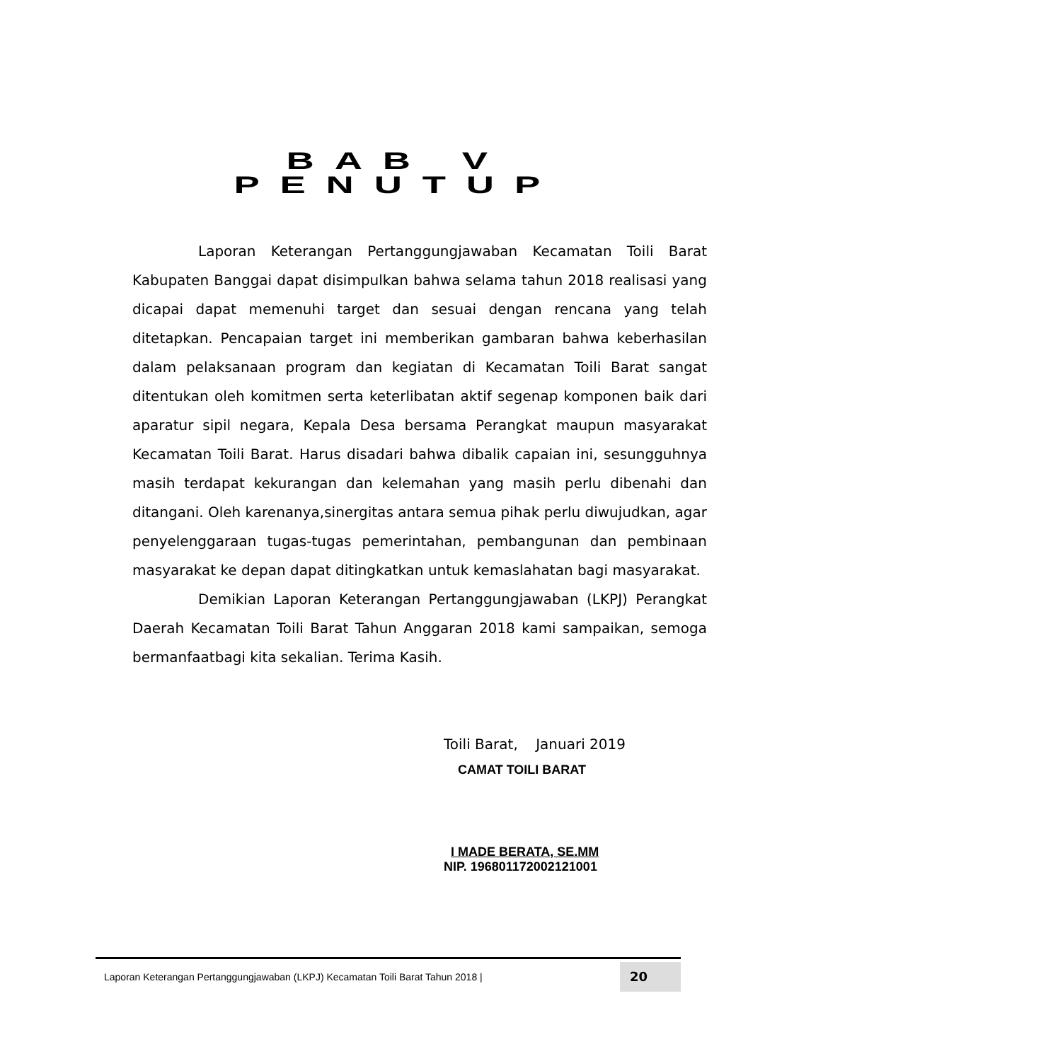BAB V
PENUTUP
Laporan Keterangan Pertanggungjawaban Kecamatan Toili Barat Kabupaten Banggai dapat disimpulkan bahwa selama tahun 2018 realisasi yang dicapai dapat memenuhi target dan sesuai dengan rencana yang telah ditetapkan. Pencapaian target ini memberikan gambaran bahwa keberhasilan dalam pelaksanaan program dan kegiatan di Kecamatan Toili Barat sangat ditentukan oleh komitmen serta keterlibatan aktif segenap komponen baik dari aparatur sipil negara, Kepala Desa bersama Perangkat maupun masyarakat Kecamatan Toili Barat. Harus disadari bahwa dibalik capaian ini, sesungguhnya masih terdapat kekurangan dan kelemahan yang masih perlu dibenahi dan ditangani. Oleh karenanya,sinergitas antara semua pihak perlu diwujudkan, agar penyelenggaraan tugas-tugas pemerintahan, pembangunan dan pembinaan masyarakat ke depan dapat ditingkatkan untuk kemaslahatan bagi masyarakat.
Demikian Laporan Keterangan Pertanggungjawaban (LKPJ) Perangkat Daerah Kecamatan Toili Barat Tahun Anggaran 2018 kami sampaikan, semoga bermanfaatbagi kita sekalian. Terima Kasih.
Toili Barat, Januari 2019
CAMAT TOILI BARAT
I MADE BERATA, SE.MM
NIP. 196801172002121001
Laporan Keterangan Pertanggungjawaban (LKPJ) Kecamatan Toili Barat Tahun 2018 | 20